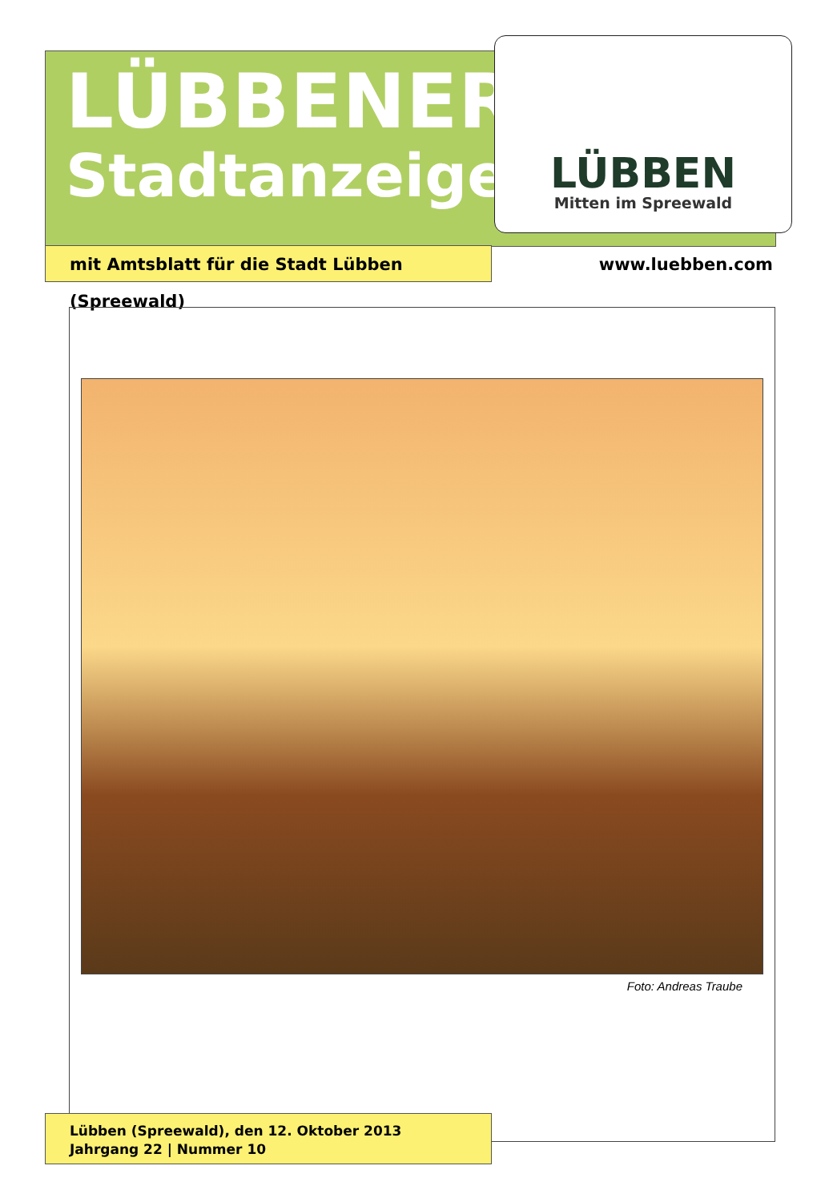LÜBBENER
Stadtanzeiger
LÜBBEN
Mitten im Spreewald
mit Amtsblatt für die Stadt Lübben (Spreewald)
www.luebben.com
Foto: Andreas Traube
Lübben (Spreewald), den 12. Oktober 2013
Jahrgang 22 | Nummer 10